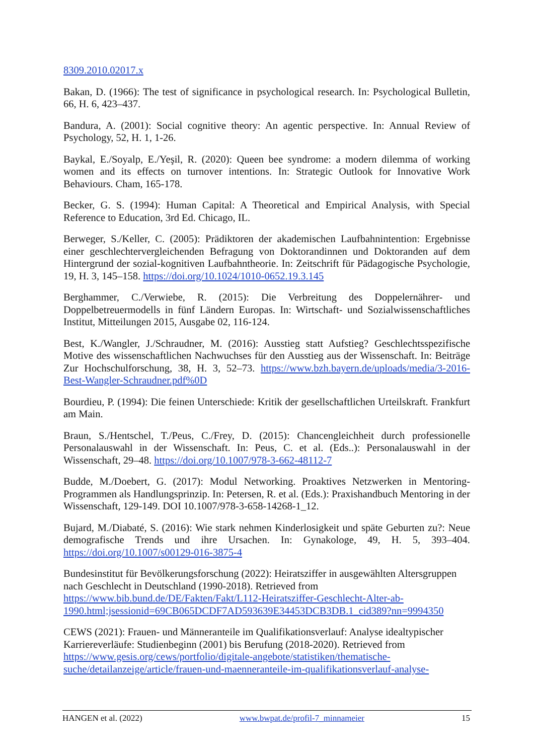8309.2010.02017.x
Bakan, D. (1966): The test of significance in psychological research. In: Psychological Bulletin, 66, H. 6, 423–437.
Bandura, A. (2001): Social cognitive theory: An agentic perspective. In: Annual Review of Psychology, 52, H. 1, 1-26.
Baykal, E./Soyalp, E./Yeşil, R. (2020): Queen bee syndrome: a modern dilemma of working women and its effects on turnover intentions. In: Strategic Outlook for Innovative Work Behaviours. Cham, 165-178.
Becker, G. S. (1994): Human Capital: A Theoretical and Empirical Analysis, with Special Reference to Education, 3rd Ed. Chicago, IL.
Berweger, S./Keller, C. (2005): Prädiktoren der akademischen Laufbahnintention: Ergebnisse einer geschlechtervergleichenden Befragung von Doktorandinnen und Doktoranden auf dem Hintergrund der sozial-kognitiven Laufbahntheorie. In: Zeitschrift für Pädagogische Psychologie, 19, H. 3, 145–158. https://doi.org/10.1024/1010-0652.19.3.145
Berghammer, C./Verwiebe, R. (2015): Die Verbreitung des Doppelernährer- und Doppelbetreuermodells in fünf Ländern Europas. In: Wirtschaft- und Sozialwissenschaftliches Institut, Mitteilungen 2015, Ausgabe 02, 116-124.
Best, K./Wangler, J./Schraudner, M. (2016): Ausstieg statt Aufstieg? Geschlechtsspezifische Motive des wissenschaftlichen Nachwuchses für den Ausstieg aus der Wissenschaft. In: Beiträge Zur Hochschulforschung, 38, H. 3, 52–73. https://www.bzh.bayern.de/uploads/media/3-2016-Best-Wangler-Schraudner.pdf%0D
Bourdieu, P. (1994): Die feinen Unterschiede: Kritik der gesellschaftlichen Urteilskraft. Frankfurt am Main.
Braun, S./Hentschel, T./Peus, C./Frey, D. (2015): Chancengleichheit durch professionelle Personalauswahl in der Wissenschaft. In: Peus, C. et al. (Eds..): Personalauswahl in der Wissenschaft, 29–48. https://doi.org/10.1007/978-3-662-48112-7
Budde, M./Doebert, G. (2017): Modul Networking. Proaktives Netzwerken in Mentoring-Programmen als Handlungsprinzip. In: Petersen, R. et al. (Eds.): Praxishandbuch Mentoring in der Wissenschaft, 129-149. DOI 10.1007/978-3-658-14268-1_12.
Bujard, M./Diabaté, S. (2016): Wie stark nehmen Kinderlosigkeit und späte Geburten zu?: Neue demografische Trends und ihre Ursachen. In: Gynakologe, 49, H. 5, 393–404. https://doi.org/10.1007/s00129-016-3875-4
Bundesinstitut für Bevölkerungsforschung (2022): Heiratsziffer in ausgewählten Altersgruppen nach Geschlecht in Deutschland (1990-2018). Retrieved from
https://www.bib.bund.de/DE/Fakten/Fakt/L112-Heiratsziffer-Geschlecht-Alter-ab-1990.html;jsessionid=69CB065DCDF7AD593639E34453DCB3DB.1_cid389?nn=9994350
CEWS (2021): Frauen- und Männeranteile im Qualifikationsverlauf: Analyse idealtypischer Karriereverläufe: Studienbeginn (2001) bis Berufung (2018-2020). Retrieved from https://www.gesis.org/cews/portfolio/digitale-angebote/statistiken/thematische-suche/detailanzeige/article/frauen-und-maenneranteile-im-qualifikationsverlauf-analyse-
HANGEN et al. (2022) www.bwpat.de/profil-7_minnameier 15